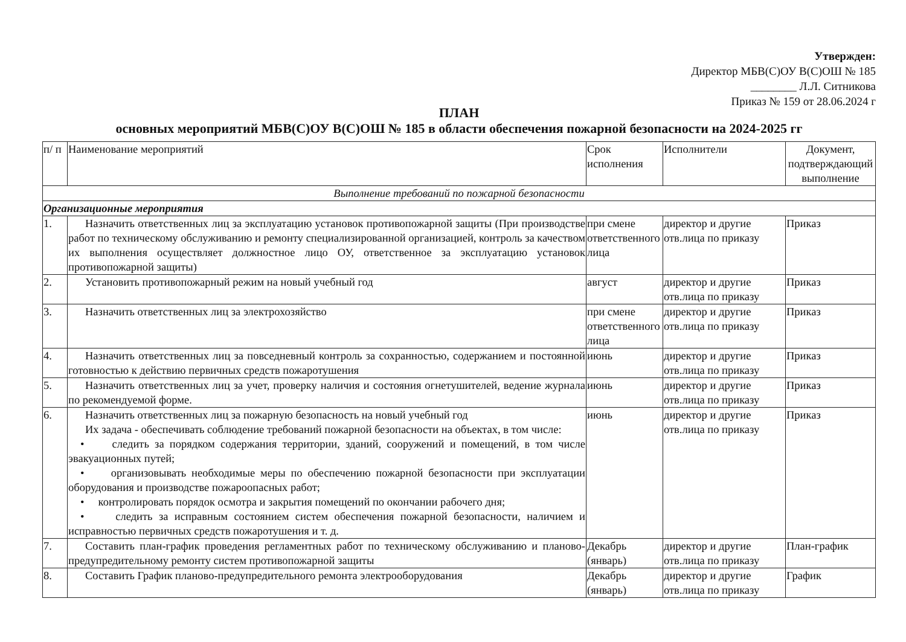Утвержден:
Директор МБВ(С)ОУ В(С)ОШ № 185
________ Л.Л. Ситникова
Приказ № 159 от 28.06.2024 г
ПЛАН
основных мероприятий МБВ(С)ОУ В(С)ОШ № 185 в области обеспечения пожарной безопасности на 2024-2025 гг
| п/ п | Наименование мероприятий | Срок исполнения | Исполнители | Документ, подтверждающий выполнение |
| --- | --- | --- | --- | --- |
| Выполнение требований по пожарной безопасности | | | | |
| Организационные мероприятия | | | | |
| 1. | Назначить ответственных лиц за эксплуатацию установок противопожарной защиты (При производстве работ по техническому обслуживанию и ремонту специализированной организацией, контроль за качеством их выполнения осуществляет должностное лицо ОУ, ответственное за эксплуатацию установок противопожарной защиты) | при смене ответственного лица | директор и другие отв.лица по приказу | Приказ |
| 2. | Установить противопожарный режим на новый учебный год | август | директор и другие отв.лица по приказу | Приказ |
| 3. | Назначить ответственных лиц за электрохозяйство | при смене ответственного лица | директор и другие отв.лица по приказу | Приказ |
| 4. | Назначить ответственных лиц за повседневный контроль за сохранностью, содержанием и постоянной готовностью к действию первичных средств пожаротушения | июнь | директор и другие отв.лица по приказу | Приказ |
| 5. | Назначить ответственных лиц за учет, проверку наличия и состояния огнетушителей, ведение журнала по рекомендуемой форме. | июнь | директор и другие отв.лица по приказу | Приказ |
| 6. | Назначить ответственных лиц за пожарную безопасность на новый учебный год Их задача - обеспечивать соблюдение требований пожарной безопасности на объектах, в том числе: • следить за порядком содержания территории, зданий, сооружений и помещений, в том числе эвакуационных путей; • организовывать необходимые меры по обеспечению пожарной безопасности при эксплуатации оборудования и производстве пожароопасных работ; • контролировать порядок осмотра и закрытия помещений по окончании рабочего дня; • следить за исправным состоянием систем обеспечения пожарной безопасности, наличием и исправностью первичных средств пожаротушения и т. д. | июнь | директор и другие отв.лица по приказу | Приказ |
| 7. | Составить план-график проведения регламентных работ по техническому обслуживанию и планово-предупредительному ремонту систем противопожарной защиты | Декабрь (январь) | директор и другие отв.лица по приказу | План-график |
| 8. | Составить График планово-предупредительного ремонта электрооборудования | Декабрь (январь) | директор и другие отв.лица по приказу | График |